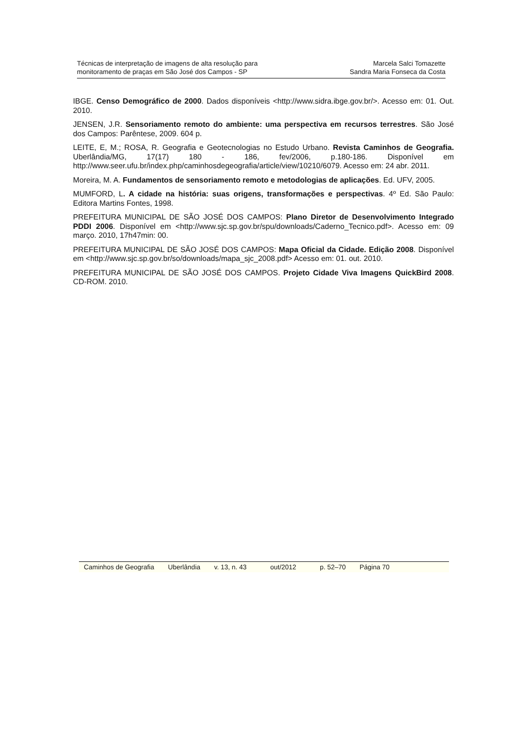Técnicas de interpretação de imagens de alta resolução para
monitoramento de praças em São José dos Campos - SP
Marcela Salci Tomazette
Sandra Maria Fonseca da Costa
IBGE. Censo Demográfico de 2000. Dados disponíveis <http://www.sidra.ibge.gov.br/>. Acesso em: 01. Out. 2010.
JENSEN, J.R. Sensoriamento remoto do ambiente: uma perspectiva em recursos terrestres. São José dos Campos: Parêntese, 2009. 604 p.
LEITE, E, M.; ROSA, R. Geografia e Geotecnologias no Estudo Urbano. Revista Caminhos de Geografia. Uberlândia/MG, 17(17) 180 - 186, fev/2006, p.180-186. Disponível em http://www.seer.ufu.br/index.php/caminhosdegeografia/article/view/10210/6079. Acesso em: 24 abr. 2011.
Moreira, M. A. Fundamentos de sensoriamento remoto e metodologias de aplicações. Ed. UFV, 2005.
MUMFORD, L. A cidade na história: suas origens, transformações e perspectivas. 4º Ed. São Paulo: Editora Martins Fontes, 1998.
PREFEITURA MUNICIPAL DE SÃO JOSÉ DOS CAMPOS: Plano Diretor de Desenvolvimento Integrado PDDI 2006. Disponível em <http://www.sjc.sp.gov.br/spu/downloads/Caderno_Tecnico.pdf>. Acesso em: 09 março. 2010, 17h47min: 00.
PREFEITURA MUNICIPAL DE SÃO JOSÉ DOS CAMPOS: Mapa Oficial da Cidade. Edição 2008. Disponível em <http://www.sjc.sp.gov.br/so/downloads/mapa_sjc_2008.pdf> Acesso em: 01. out. 2010.
PREFEITURA MUNICIPAL DE SÃO JOSÉ DOS CAMPOS. Projeto Cidade Viva Imagens QuickBird 2008. CD-ROM. 2010.
Caminhos de Geografia Uberlândia v. 13, n. 43 out/2012 p. 52–70 Página 70